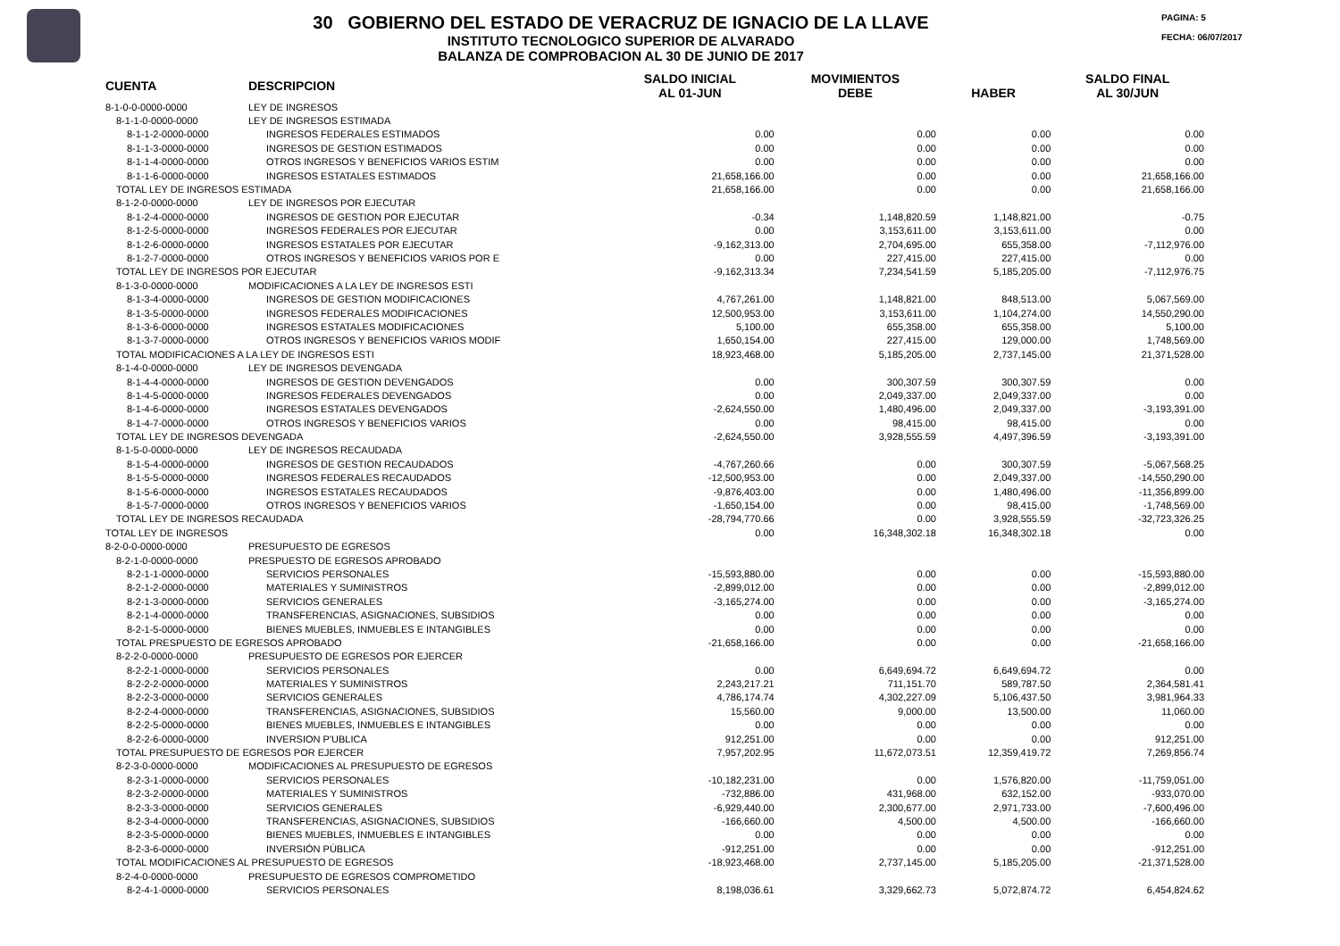30 GOBIERNO DEL ESTADO DE VERACRUZ DE IGNACIO DE LA LLAVE
INSTITUTO TECNOLOGICO SUPERIOR DE ALVARADO
BALANZA DE COMPROBACION AL 30 DE JUNIO DE 2017
PAGINA: 5
FECHA: 06/07/2017
| CUENTA | DESCRIPCION | SALDO INICIAL AL 01-JUN | MOVIMIENTOS DEBE | HABER | SALDO FINAL AL 30/JUN |
| --- | --- | --- | --- | --- | --- |
| 8-1-0-0-0000-0000 | LEY DE INGRESOS | | | | |
| 8-1-1-0-0000-0000 | LEY DE INGRESOS ESTIMADA | | | | |
| 8-1-1-2-0000-0000 | INGRESOS FEDERALES ESTIMADOS | 0.00 | 0.00 | 0.00 | 0.00 |
| 8-1-1-3-0000-0000 | INGRESOS DE GESTION ESTIMADOS | 0.00 | 0.00 | 0.00 | 0.00 |
| 8-1-1-4-0000-0000 | OTROS INGRESOS Y BENEFICIOS VARIOS ESTIM | 0.00 | 0.00 | 0.00 | 0.00 |
| 8-1-1-6-0000-0000 | INGRESOS ESTATALES ESTIMADOS | 21,658,166.00 | 0.00 | 0.00 | 21,658,166.00 |
| TOTAL LEY DE INGRESOS ESTIMADA | | 21,658,166.00 | 0.00 | 0.00 | 21,658,166.00 |
| 8-1-2-0-0000-0000 | LEY DE INGRESOS POR EJECUTAR | | | | |
| 8-1-2-4-0000-0000 | INGRESOS DE GESTION POR EJECUTAR | -0.34 | 1,148,820.59 | 1,148,821.00 | -0.75 |
| 8-1-2-5-0000-0000 | INGRESOS FEDERALES POR EJECUTAR | 0.00 | 3,153,611.00 | 3,153,611.00 | 0.00 |
| 8-1-2-6-0000-0000 | INGRESOS ESTATALES POR EJECUTAR | -9,162,313.00 | 2,704,695.00 | 655,358.00 | -7,112,976.00 |
| 8-1-2-7-0000-0000 | OTROS INGRESOS Y BENEFICIOS VARIOS POR E | 0.00 | 227,415.00 | 227,415.00 | 0.00 |
| TOTAL LEY DE INGRESOS POR EJECUTAR | | -9,162,313.34 | 7,234,541.59 | 5,185,205.00 | -7,112,976.75 |
| 8-1-3-0-0000-0000 | MODIFICACIONES A LA LEY DE INGRESOS ESTI | | | | |
| 8-1-3-4-0000-0000 | INGRESOS DE GESTION MODIFICACIONES | 4,767,261.00 | 1,148,821.00 | 848,513.00 | 5,067,569.00 |
| 8-1-3-5-0000-0000 | INGRESOS FEDERALES MODIFICACIONES | 12,500,953.00 | 3,153,611.00 | 1,104,274.00 | 14,550,290.00 |
| 8-1-3-6-0000-0000 | INGRESOS ESTATALES MODIFICACIONES | 5,100.00 | 655,358.00 | 655,358.00 | 5,100.00 |
| 8-1-3-7-0000-0000 | OTROS INGRESOS Y BENEFICIOS VARIOS MODIF | 1,650,154.00 | 227,415.00 | 129,000.00 | 1,748,569.00 |
| TOTAL MODIFICACIONES A LA LEY DE INGRESOS ESTI | | 18,923,468.00 | 5,185,205.00 | 2,737,145.00 | 21,371,528.00 |
| 8-1-4-0-0000-0000 | LEY DE INGRESOS DEVENGADA | | | | |
| 8-1-4-4-0000-0000 | INGRESOS DE GESTION DEVENGADOS | 0.00 | 300,307.59 | 300,307.59 | 0.00 |
| 8-1-4-5-0000-0000 | INGRESOS FEDERALES DEVENGADOS | 0.00 | 2,049,337.00 | 2,049,337.00 | 0.00 |
| 8-1-4-6-0000-0000 | INGRESOS ESTATALES DEVENGADOS | -2,624,550.00 | 1,480,496.00 | 2,049,337.00 | -3,193,391.00 |
| 8-1-4-7-0000-0000 | OTROS INGRESOS Y BENEFICIOS VARIOS | 0.00 | 98,415.00 | 98,415.00 | 0.00 |
| TOTAL LEY DE INGRESOS DEVENGADA | | -2,624,550.00 | 3,928,555.59 | 4,497,396.59 | -3,193,391.00 |
| 8-1-5-0-0000-0000 | LEY DE INGRESOS RECAUDADA | | | | |
| 8-1-5-4-0000-0000 | INGRESOS DE GESTION RECAUDADOS | -4,767,260.66 | 0.00 | 300,307.59 | -5,067,568.25 |
| 8-1-5-5-0000-0000 | INGRESOS FEDERALES RECAUDADOS | -12,500,953.00 | 0.00 | 2,049,337.00 | -14,550,290.00 |
| 8-1-5-6-0000-0000 | INGRESOS ESTATALES RECAUDADOS | -9,876,403.00 | 0.00 | 1,480,496.00 | -11,356,899.00 |
| 8-1-5-7-0000-0000 | OTROS INGRESOS Y BENEFICIOS VARIOS | -1,650,154.00 | 0.00 | 98,415.00 | -1,748,569.00 |
| TOTAL LEY DE INGRESOS RECAUDADA | | -28,794,770.66 | 0.00 | 3,928,555.59 | -32,723,326.25 |
| TOTAL LEY DE INGRESOS | | 0.00 | 16,348,302.18 | 16,348,302.18 | 0.00 |
| 8-2-0-0-0000-0000 | PRESUPUESTO DE EGRESOS | | | | |
| 8-2-1-0-0000-0000 | PRESPUESTO DE EGRESOS APROBADO | | | | |
| 8-2-1-1-0000-0000 | SERVICIOS PERSONALES | -15,593,880.00 | 0.00 | 0.00 | -15,593,880.00 |
| 8-2-1-2-0000-0000 | MATERIALES Y SUMINISTROS | -2,899,012.00 | 0.00 | 0.00 | -2,899,012.00 |
| 8-2-1-3-0000-0000 | SERVICIOS GENERALES | -3,165,274.00 | 0.00 | 0.00 | -3,165,274.00 |
| 8-2-1-4-0000-0000 | TRANSFERENCIAS, ASIGNACIONES, SUBSIDIOS | 0.00 | 0.00 | 0.00 | 0.00 |
| 8-2-1-5-0000-0000 | BIENES MUEBLES, INMUEBLES E INTANGIBLES | 0.00 | 0.00 | 0.00 | 0.00 |
| TOTAL PRESPUESTO DE EGRESOS APROBADO | | -21,658,166.00 | 0.00 | 0.00 | -21,658,166.00 |
| 8-2-2-0-0000-0000 | PRESUPUESTO DE EGRESOS POR EJERCER | | | | |
| 8-2-2-1-0000-0000 | SERVICIOS PERSONALES | 0.00 | 6,649,694.72 | 6,649,694.72 | 0.00 |
| 8-2-2-2-0000-0000 | MATERIALES Y SUMINISTROS | 2,243,217.21 | 711,151.70 | 589,787.50 | 2,364,581.41 |
| 8-2-2-3-0000-0000 | SERVICIOS GENERALES | 4,786,174.74 | 4,302,227.09 | 5,106,437.50 | 3,981,964.33 |
| 8-2-2-4-0000-0000 | TRANSFERENCIAS, ASIGNACIONES, SUBSIDIOS | 15,560.00 | 9,000.00 | 13,500.00 | 11,060.00 |
| 8-2-2-5-0000-0000 | BIENES MUEBLES, INMUEBLES E INTANGIBLES | 0.00 | 0.00 | 0.00 | 0.00 |
| 8-2-2-6-0000-0000 | INVERSION P'UBLICA | 912,251.00 | 0.00 | 0.00 | 912,251.00 |
| TOTAL PRESUPUESTO DE EGRESOS POR EJERCER | | 7,957,202.95 | 11,672,073.51 | 12,359,419.72 | 7,269,856.74 |
| 8-2-3-0-0000-0000 | MODIFICACIONES AL PRESUPUESTO DE EGRESOS | | | | |
| 8-2-3-1-0000-0000 | SERVICIOS PERSONALES | -10,182,231.00 | 0.00 | 1,576,820.00 | -11,759,051.00 |
| 8-2-3-2-0000-0000 | MATERIALES Y SUMINISTROS | -732,886.00 | 431,968.00 | 632,152.00 | -933,070.00 |
| 8-2-3-3-0000-0000 | SERVICIOS GENERALES | -6,929,440.00 | 2,300,677.00 | 2,971,733.00 | -7,600,496.00 |
| 8-2-3-4-0000-0000 | TRANSFERENCIAS, ASIGNACIONES, SUBSIDIOS | -166,660.00 | 4,500.00 | 4,500.00 | -166,660.00 |
| 8-2-3-5-0000-0000 | BIENES MUEBLES, INMUEBLES E INTANGIBLES | 0.00 | 0.00 | 0.00 | 0.00 |
| 8-2-3-6-0000-0000 | INVERSIÓN PÚBLICA | -912,251.00 | 0.00 | 0.00 | -912,251.00 |
| TOTAL MODIFICACIONES AL PRESUPUESTO DE EGRESOS | | -18,923,468.00 | 2,737,145.00 | 5,185,205.00 | -21,371,528.00 |
| 8-2-4-0-0000-0000 | PRESUPUESTO DE EGRESOS COMPROMETIDO | | | | |
| 8-2-4-1-0000-0000 | SERVICIOS PERSONALES | 8,198,036.61 | 3,329,662.73 | 5,072,874.72 | 6,454,824.62 |